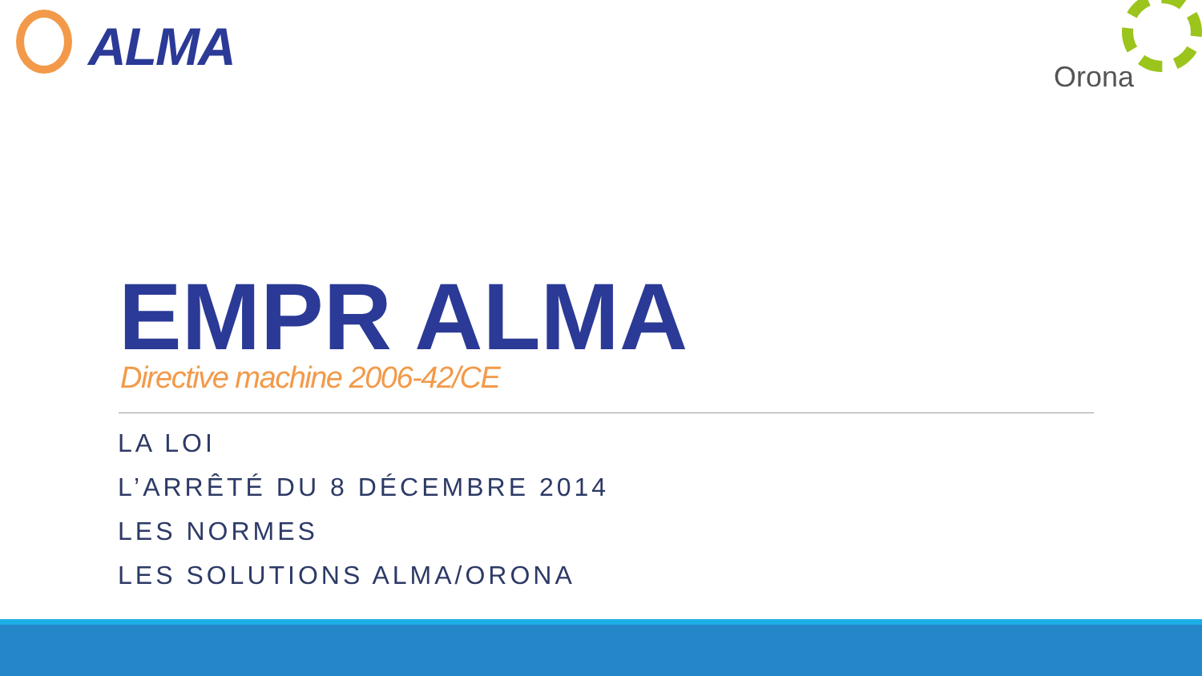ALMA
Orona
EMPR ALMA
Directive machine 2006-42/CE
LA LOI
L’ARRÊTÉ DU 8 DÉCEMBRE 2014
LES NORMES
LES SOLUTIONS ALMA/ORONA